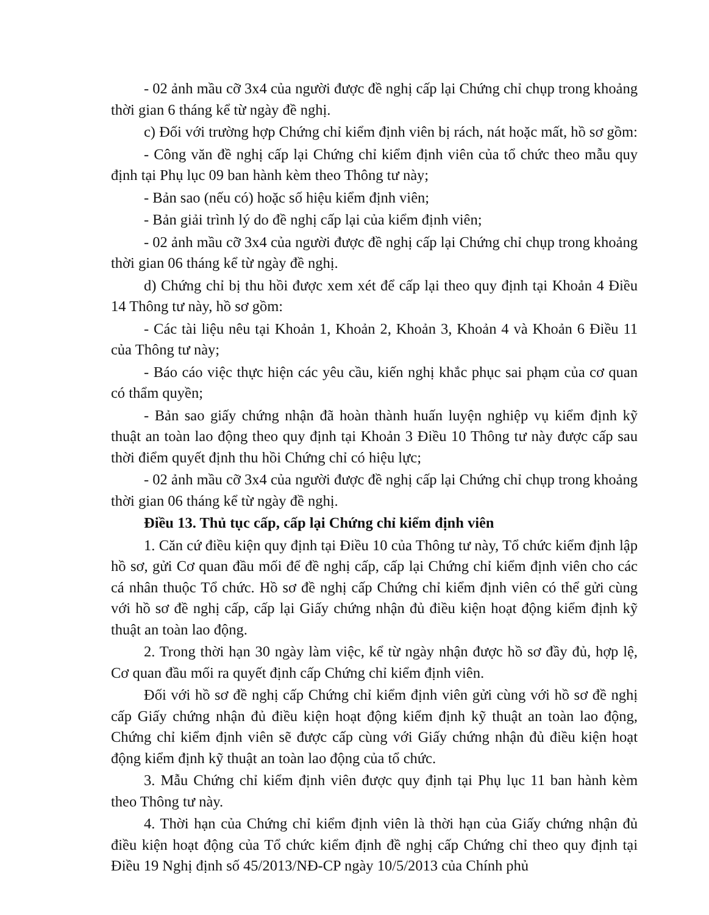- 02 ảnh mầu cỡ 3x4 của người được đề nghị cấp lại Chứng chỉ chụp trong khoảng thời gian 6 tháng kể từ ngày đề nghị.
c) Đối với trường hợp Chứng chỉ kiểm định viên bị rách, nát hoặc mất, hồ sơ gồm:
- Công văn đề nghị cấp lại Chứng chỉ kiểm định viên của tổ chức theo mẫu quy định tại Phụ lục 09 ban hành kèm theo Thông tư này;
- Bản sao (nếu có) hoặc số hiệu kiểm định viên;
- Bản giải trình lý do đề nghị cấp lại của kiểm định viên;
- 02 ảnh mầu cỡ 3x4 của người được đề nghị cấp lại Chứng chỉ chụp trong khoảng thời gian 06 tháng kể từ ngày đề nghị.
d) Chứng chỉ bị thu hồi được xem xét để cấp lại theo quy định tại Khoản 4 Điều 14 Thông tư này, hồ sơ gồm:
- Các tài liệu nêu tại Khoản 1, Khoản 2, Khoản 3, Khoản 4 và Khoản 6 Điều 11 của Thông tư này;
- Báo cáo việc thực hiện các yêu cầu, kiến nghị khắc phục sai phạm của cơ quan có thẩm quyền;
- Bản sao giấy chứng nhận đã hoàn thành huấn luyện nghiệp vụ kiểm định kỹ thuật an toàn lao động theo quy định tại Khoản 3 Điều 10 Thông tư này được cấp sau thời điểm quyết định thu hồi Chứng chỉ có hiệu lực;
- 02 ảnh mầu cỡ 3x4 của người được đề nghị cấp lại Chứng chỉ chụp trong khoảng thời gian 06 tháng kể từ ngày đề nghị.
Điều 13. Thủ tục cấp, cấp lại Chứng chỉ kiểm định viên
1. Căn cứ điều kiện quy định tại Điều 10 của Thông tư này, Tổ chức kiểm định lập hồ sơ, gửi Cơ quan đầu mối để đề nghị cấp, cấp lại Chứng chỉ kiểm định viên cho các cá nhân thuộc Tổ chức. Hồ sơ đề nghị cấp Chứng chỉ kiểm định viên có thể gửi cùng với hồ sơ đề nghị cấp, cấp lại Giấy chứng nhận đủ điều kiện hoạt động kiểm định kỹ thuật an toàn lao động.
2. Trong thời hạn 30 ngày làm việc, kể từ ngày nhận được hồ sơ đầy đủ, hợp lệ, Cơ quan đầu mối ra quyết định cấp Chứng chỉ kiểm định viên.
Đối với hồ sơ đề nghị cấp Chứng chỉ kiểm định viên gửi cùng với hồ sơ đề nghị cấp Giấy chứng nhận đủ điều kiện hoạt động kiểm định kỹ thuật an toàn lao động, Chứng chỉ kiểm định viên sẽ được cấp cùng với Giấy chứng nhận đủ điều kiện hoạt động kiểm định kỹ thuật an toàn lao động của tổ chức.
3. Mẫu Chứng chỉ kiểm định viên được quy định tại Phụ lục 11 ban hành kèm theo Thông tư này.
4. Thời hạn của Chứng chỉ kiểm định viên là thời hạn của Giấy chứng nhận đủ điều kiện hoạt động của Tổ chức kiểm định đề nghị cấp Chứng chỉ theo quy định tại Điều 19 Nghị định số 45/2013/NĐ-CP ngày 10/5/2013 của Chính phủ